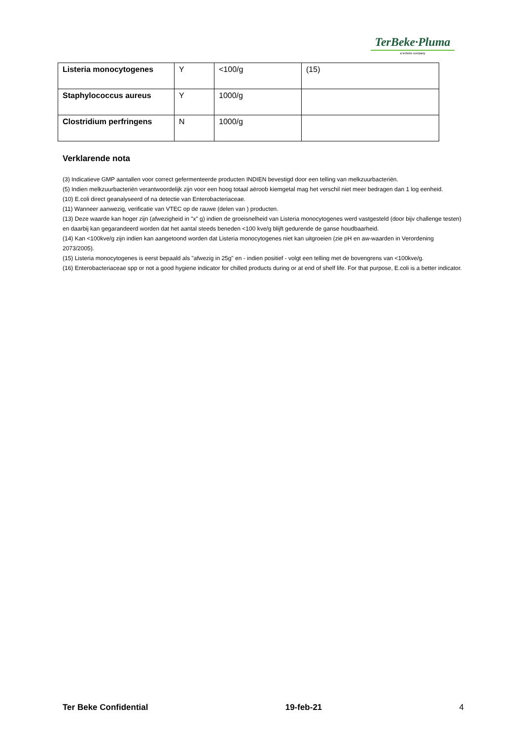TerBeke·Pluma
a terbeke company
| Listeria monocytogenes | Y | <100/g | (15) |
| Staphylococcus aureus | Y | 1000/g | |
| Clostridium perfringens | N | 1000/g | |
Verklarende nota
(3) Indicatieve GMP aantallen voor correct gefermenteerde producten INDIEN bevestigd door een telling van melkzuurbacteriën.
(5) Indien melkzuurbacteriën verantwoordelijk zijn voor een hoog totaal aëroob kiemgetal mag het verschil niet meer bedragen dan 1 log eenheid.
(10) E.coli direct geanalyseerd of na detectie van Enterobacteriaceae.
(11) Wanneer aanwezig, verificatie van VTEC op de rauwe (delen van ) producten.
(13) Deze waarde kan hoger zijn (afwezigheid in "x" g) indien de groeisnelheid van Listeria monocytogenes werd vastgesteld (door bijv challenge testen) en daarbij kan gegarandeerd worden dat het aantal steeds beneden <100 kve/g blijft gedurende de ganse houdbaarheid.
(14) Kan <100kve/g zijn indien kan aangetoond worden dat Listeria monocytogenes niet kan uitgroeien (zie pH en aw-waarden in Verordening 2073/2005).
(15) Listeria monocytogenes is eerst bepaald als "afwezig in 25g" en - indien positief - volgt een telling met de bovengrens van <100kve/g.
(16) Enterobacteriaceae spp or not a good hygiene indicator for chilled products during or at end of shelf life. For that purpose, E.coli is a better indicator.
Ter Beke Confidential 19-feb-21 4